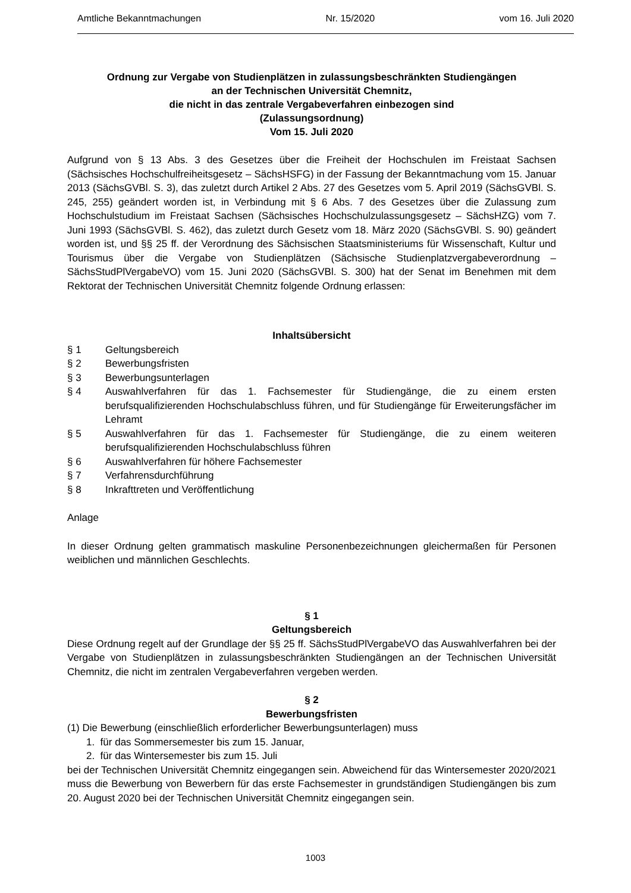Amtliche Bekanntmachungen Nr. 15/2020 vom 16. Juli 2020
Ordnung zur Vergabe von Studienplätzen in zulassungsbeschränkten Studiengängen
an der Technischen Universität Chemnitz,
die nicht in das zentrale Vergabeverfahren einbezogen sind
(Zulassungsordnung)
Vom 15. Juli 2020
Aufgrund von § 13 Abs. 3 des Gesetzes über die Freiheit der Hochschulen im Freistaat Sachsen (Sächsisches Hochschulfreiheitsgesetz – SächsHSFG) in der Fassung der Bekanntmachung vom 15. Januar 2013 (SächsGVBl. S. 3), das zuletzt durch Artikel 2 Abs. 27 des Gesetzes vom 5. April 2019 (SächsGVBl. S. 245, 255) geändert worden ist, in Verbindung mit § 6 Abs. 7 des Gesetzes über die Zulassung zum Hochschulstudium im Freistaat Sachsen (Sächsisches Hochschulzulassungsgesetz – SächsHZG) vom 7. Juni 1993 (SächsGVBl. S. 462), das zuletzt durch Gesetz vom 18. März 2020 (SächsGVBl. S. 90) geändert worden ist, und §§ 25 ff. der Verordnung des Sächsischen Staatsministeriums für Wissenschaft, Kultur und Tourismus über die Vergabe von Studienplätzen (Sächsische Studienplatzvergabeverordnung – SächsStudPlVergabeVO) vom 15. Juni 2020 (SächsGVBl. S. 300) hat der Senat im Benehmen mit dem Rektorat der Technischen Universität Chemnitz folgende Ordnung erlassen:
Inhaltsübersicht
§ 1 Geltungsbereich
§ 2 Bewerbungsfristen
§ 3 Bewerbungsunterlagen
§ 4 Auswahlverfahren für das 1. Fachsemester für Studiengänge, die zu einem ersten berufsqualifizierenden Hochschulabschluss führen, und für Studiengänge für Erweiterungsfächer im Lehramt
§ 5 Auswahlverfahren für das 1. Fachsemester für Studiengänge, die zu einem weiteren berufsqualifizierenden Hochschulabschluss führen
§ 6 Auswahlverfahren für höhere Fachsemester
§ 7 Verfahrensdurchführung
§ 8 Inkrafttreten und Veröffentlichung
Anlage
In dieser Ordnung gelten grammatisch maskuline Personenbezeichnungen gleichermaßen für Personen weiblichen und männlichen Geschlechts.
§ 1
Geltungsbereich
Diese Ordnung regelt auf der Grundlage der §§ 25 ff. SächsStudPlVergabeVO das Auswahlverfahren bei der Vergabe von Studienplätzen in zulassungsbeschränkten Studiengängen an der Technischen Universität Chemnitz, die nicht im zentralen Vergabeverfahren vergeben werden.
§ 2
Bewerbungsfristen
(1) Die Bewerbung (einschließlich erforderlicher Bewerbungsunterlagen) muss
1. für das Sommersemester bis zum 15. Januar,
2. für das Wintersemester bis zum 15. Juli
bei der Technischen Universität Chemnitz eingegangen sein. Abweichend für das Wintersemester 2020/2021 muss die Bewerbung von Bewerbern für das erste Fachsemester in grundständigen Studiengängen bis zum 20. August 2020 bei der Technischen Universität Chemnitz eingegangen sein.
1003